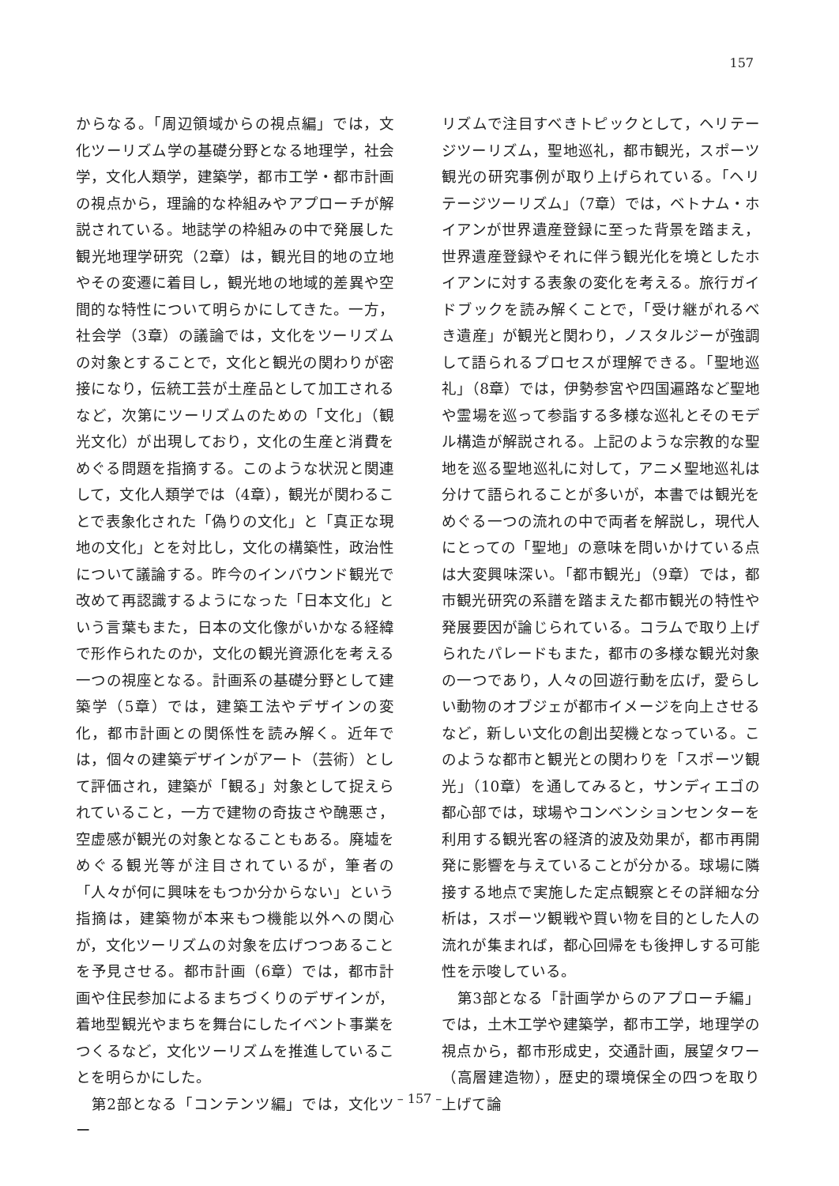157
からなる。「周辺領域からの視点編」では，文化ツーリズム学の基礎分野となる地理学，社会学，文化人類学，建築学，都市工学・都市計画の視点から，理論的な枠組みやアプローチが解説されている。地誌学の枠組みの中で発展した観光地理学研究（2章）は，観光目的地の立地やその変遷に着目し，観光地の地域的差異や空間的な特性について明らかにしてきた。一方，社会学（3章）の議論では，文化をツーリズムの対象とすることで，文化と観光の関わりが密接になり，伝統工芸が土産品として加工されるなど，次第にツーリズムのための「文化」（観光文化）が出現しており，文化の生産と消費をめぐる問題を指摘する。このような状況と関連して，文化人類学では（4章），観光が関わることで表象化された「偽りの文化」と「真正な現地の文化」とを対比し，文化の構築性，政治性について議論する。昨今のインバウンド観光で改めて再認識するようになった「日本文化」という言葉もまた，日本の文化像がいかなる経緯で形作られたのか，文化の観光資源化を考える一つの視座となる。計画系の基礎分野として建築学（5章）では，建築工法やデザインの変化，都市計画との関係性を読み解く。近年では，個々の建築デザインがアート（芸術）として評価され，建築が「観る」対象として捉えられていること，一方で建物の奇抜さや醜悪さ，空虚感が観光の対象となることもある。廃墟をめぐる観光等が注目されているが，筆者の「人々が何に興味をもつか分からない」という指摘は，建築物が本来もつ機能以外への関心が，文化ツーリズムの対象を広げつつあることを予見させる。都市計画（6章）では，都市計画や住民参加によるまちづくりのデザインが，着地型観光やまちを舞台にしたイベント事業をつくるなど，文化ツーリズムを推進していることを明らかにした。
　第2部となる「コンテンツ編」では，文化ツー
リズムで注目すべきトピックとして，ヘリテージツーリズム，聖地巡礼，都市観光，スポーツ観光の研究事例が取り上げられている。「ヘリテージツーリズム」（7章）では，ベトナム・ホイアンが世界遺産登録に至った背景を踏まえ，世界遺産登録やそれに伴う観光化を境としたホイアンに対する表象の変化を考える。旅行ガイドブックを読み解くことで，「受け継がれるべき遺産」が観光と関わり，ノスタルジーが強調して語られるプロセスが理解できる。「聖地巡礼」（8章）では，伊勢参宮や四国遍路など聖地や霊場を巡って参詣する多様な巡礼とそのモデル構造が解説される。上記のような宗教的な聖地を巡る聖地巡礼に対して，アニメ聖地巡礼は分けて語られることが多いが，本書では観光をめぐる一つの流れの中で両者を解説し，現代人にとっての「聖地」の意味を問いかけている点は大変興味深い。「都市観光」（9章）では，都市観光研究の系譜を踏まえた都市観光の特性や発展要因が論じられている。コラムで取り上げられたパレードもまた，都市の多様な観光対象の一つであり，人々の回遊行動を広げ，愛らしい動物のオブジェが都市イメージを向上させるなど，新しい文化の創出契機となっている。このような都市と観光との関わりを「スポーツ観光」（10章）を通してみると，サンディエゴの都心部では，球場やコンベンションセンターを利用する観光客の経済的波及効果が，都市再開発に影響を与えていることが分かる。球場に隣接する地点で実施した定点観察とその詳細な分析は，スポーツ観戦や買い物を目的とした人の流れが集まれば，都心回帰をも後押しする可能性を示唆している。
　第3部となる「計画学からのアプローチ編」では，土木工学や建築学，都市工学，地理学の視点から，都市形成史，交通計画，展望タワー（高層建造物），歴史的環境保全の四つを取り上げて論
– 157 –